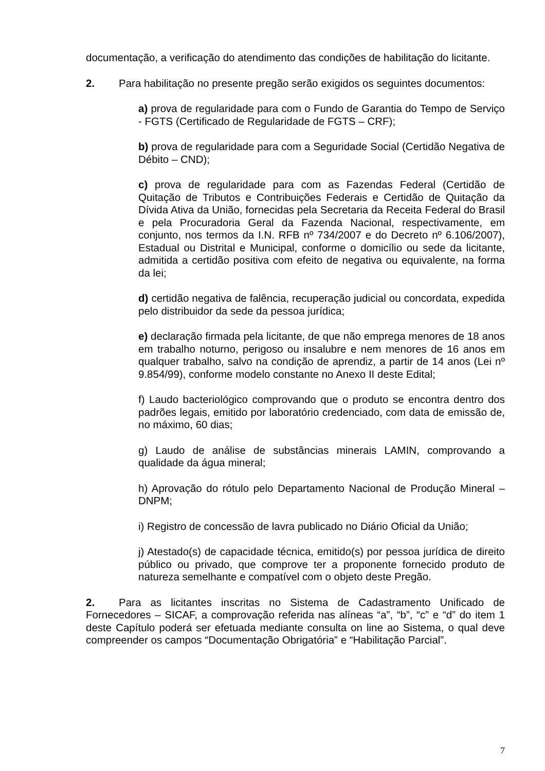documentação, a verificação do atendimento das condições de habilitação do licitante.
2. Para habilitação no presente pregão serão exigidos os seguintes documentos:
a) prova de regularidade para com o Fundo de Garantia do Tempo de Serviço - FGTS (Certificado de Regularidade de FGTS – CRF);
b) prova de regularidade para com a Seguridade Social (Certidão Negativa de Débito – CND);
c) prova de regularidade para com as Fazendas Federal (Certidão de Quitação de Tributos e Contribuições Federais e Certidão de Quitação da Dívida Ativa da União, fornecidas pela Secretaria da Receita Federal do Brasil e pela Procuradoria Geral da Fazenda Nacional, respectivamente, em conjunto, nos termos da I.N. RFB nº 734/2007 e do Decreto nº 6.106/2007), Estadual ou Distrital e Municipal, conforme o domicílio ou sede da licitante, admitida a certidão positiva com efeito de negativa ou equivalente, na forma da lei;
d) certidão negativa de falência, recuperação judicial ou concordata, expedida pelo distribuidor da sede da pessoa jurídica;
e) declaração firmada pela licitante, de que não emprega menores de 18 anos em trabalho noturno, perigoso ou insalubre e nem menores de 16 anos em qualquer trabalho, salvo na condição de aprendiz, a partir de 14 anos (Lei nº 9.854/99), conforme modelo constante no Anexo II deste Edital;
f) Laudo bacteriológico comprovando que o produto se encontra dentro dos padrões legais, emitido por laboratório credenciado, com data de emissão de, no máximo, 60 dias;
g) Laudo de análise de substâncias minerais LAMIN, comprovando a qualidade da água mineral;
h) Aprovação do rótulo pelo Departamento Nacional de Produção Mineral – DNPM;
i) Registro de concessão de lavra publicado no Diário Oficial da União;
j) Atestado(s) de capacidade técnica, emitido(s) por pessoa jurídica de direito público ou privado, que comprove ter a proponente fornecido produto de natureza semelhante e compatível com o objeto deste Pregão.
2. Para as licitantes inscritas no Sistema de Cadastramento Unificado de Fornecedores – SICAF, a comprovação referida nas alíneas “a”, “b”, “c” e “d” do item 1 deste Capítulo poderá ser efetuada mediante consulta on line ao Sistema, o qual deve compreender os campos “Documentação Obrigatória” e “Habilitação Parcial”.
7